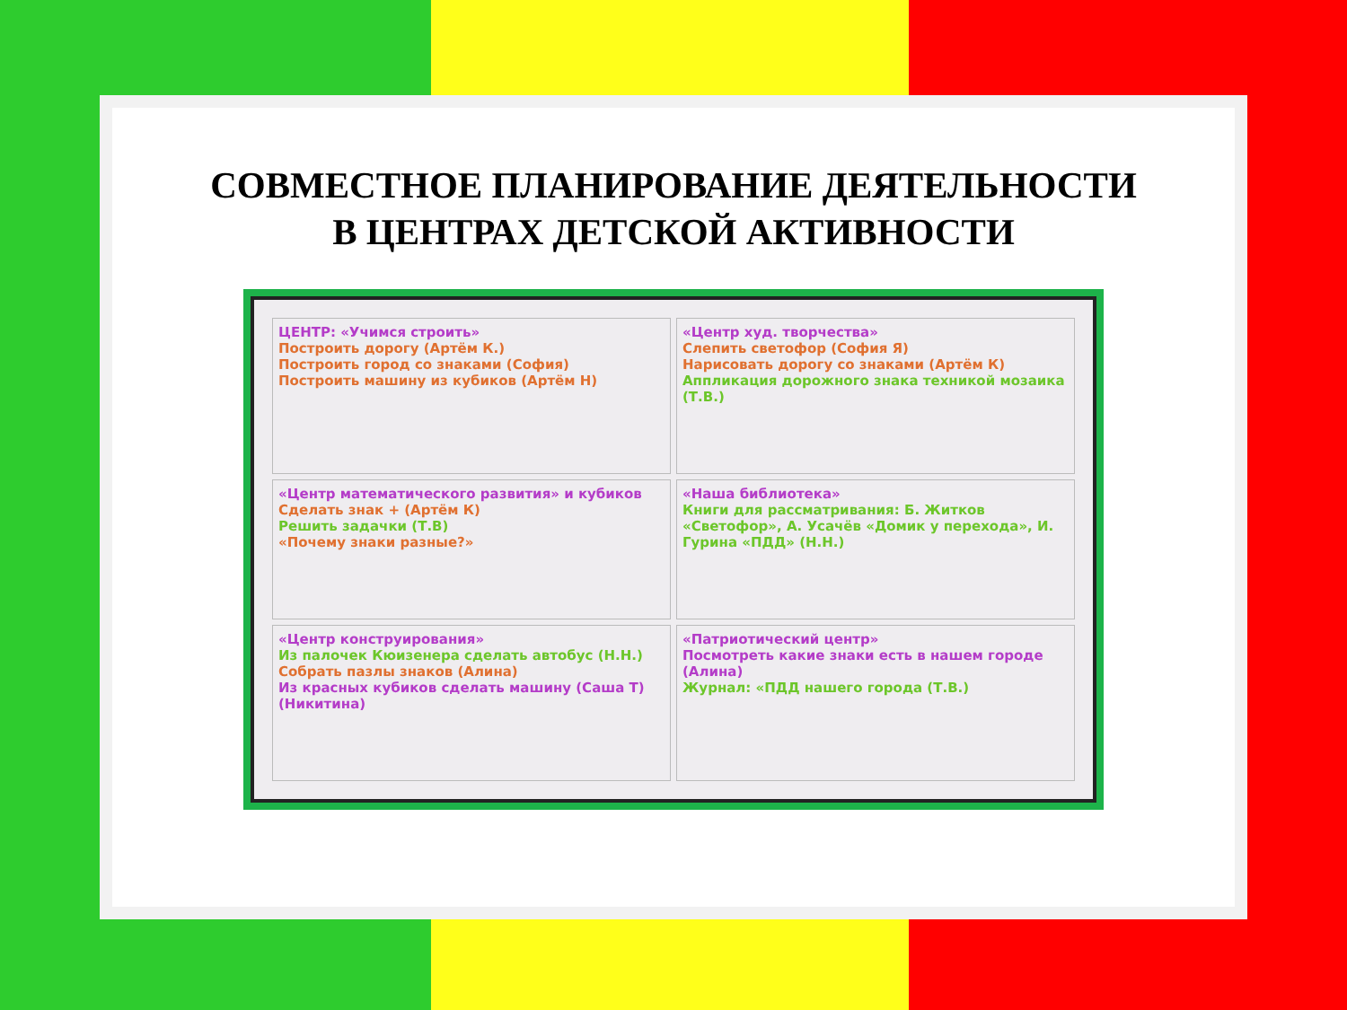СОВМЕСТНОЕ ПЛАНИРОВАНИЕ ДЕЯТЕЛЬНОСТИ
В ЦЕНТРАХ ДЕТСКОЙ АКТИВНОСТИ
ЦЕНТР: «Учимся строить»
Построить дорогу (Артём К.)
Построить город со знаками (София)
Построить машину из кубиков (Артём Н)
«Центр худ. творчества»
Слепить светофор (София Я)
Нарисовать дорогу со знаками (Артём К)
Аппликация дорожного знака техникой мозаика (Т.В.)
«Центр математического развития» и кубиков
Сделать знак + (Артём К)
Решить задачки (Т.В)
«Почему знаки разные?»
«Наша библиотека»
Книги для рассматривания: Б. Житков «Светофор», А. Усачёв «Домик у перехода», И. Гурина «ПДД» (Н.Н.)
«Центр конструирования»
Из палочек Кюизенера сделать автобус (Н.Н.)
Собрать пазлы знаков (Алина)
Из красных кубиков сделать машину (Саша Т) (Никитина)
«Патриотический центр»
Посмотреть какие знаки есть в нашем городе (Алина)
Журнал: «ПДД нашего города (Т.В.)